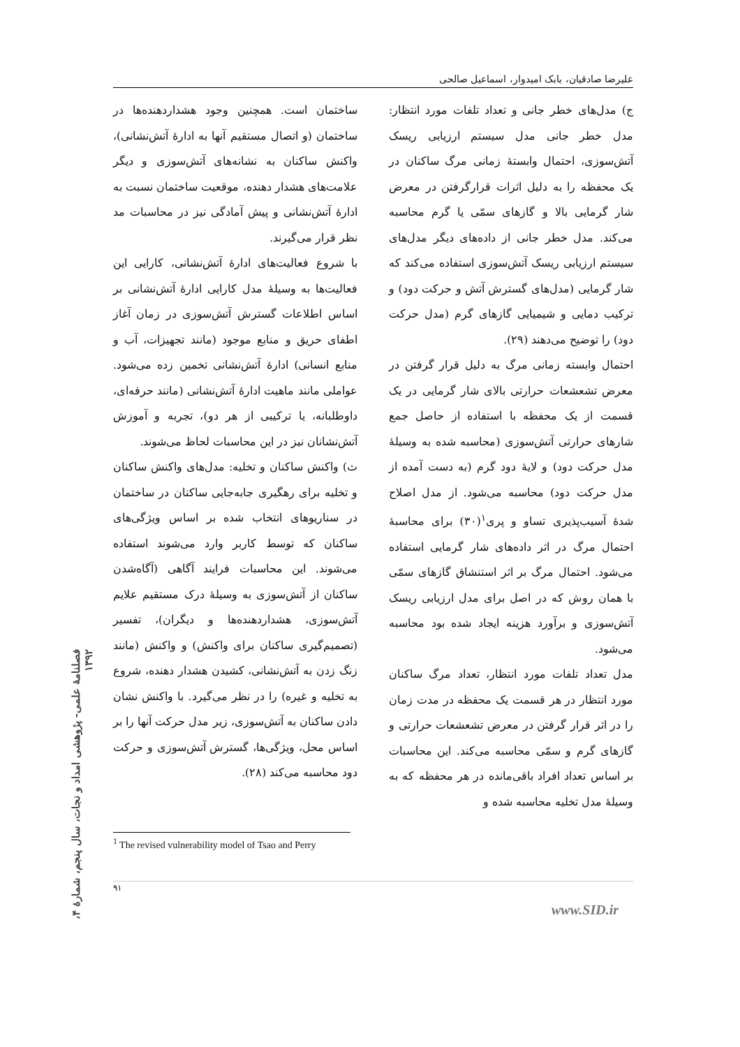علیرضا صادقیان، بابک امیدوار، اسماعیل صالحی
ساختمان است. همچنین وجود هشداردهنده‌ها در ساختمان (و اتصال مستقیم آنها به ادارهٔ آتش‌نشانی)، واکنش ساکنان به نشانه‌های آتش‌سوزی و دیگر علامت‌های هشدار دهنده، موقعیت ساختمان نسبت به ادارهٔ آتش‌نشانی و پیش آمادگی نیز در محاسبات مد نظر قرار می‌گیرند.
با شروع فعالیت‌های ادارهٔ آتش‌نشانی، کارایی این فعالیت‌ها به وسیلهٔ مدل کارایی ادارهٔ آتش‌نشانی بر اساس اطلاعات گسترش آتش‌سوزی در زمان آغاز اطفای حریق و منابع موجود (مانند تجهیزات، آب و منابع انسانی) ادارهٔ آتش‌نشانی تخمین زده می‌شود. عواملی مانند ماهیت ادارهٔ آتش‌نشانی (مانند حرفه‌ای، داوطلبانه، یا ترکیبی از هر دو)، تجربه و آموزش آتش‌نشانان نیز در این محاسبات لحاظ می‌شوند.
ث) واکنش ساکنان و تخلیه: مدل‌های واکنش ساکنان و تخلیه برای رهگیری جابه‌جایی ساکنان در ساختمان در سناریوهای انتخاب شده بر اساس ویژگی‌های ساکنان که توسط کاربر وارد می‌شوند استفاده می‌شوند. این محاسبات فرایند آگاهی (آگاه‌شدن ساکنان از آتش‌سوزی به وسیلهٔ درک مستقیم علایم آتش‌سوزی، هشداردهنده‌ها و دیگران)، تفسیر (تصمیم‌گیری ساکنان برای واکنش) و واکنش (مانند زنگ زدن به آتش‌نشانی، کشیدن هشدار دهنده، شروع به تخلیه و غیره) را در نظر می‌گیرد. با واکنش نشان دادن ساکنان به آتش‌سوزی، زیر مدل حرکت آنها را بر اساس محل، ویژگی‌ها، گسترش آتش‌سوزی و حرکت دود محاسبه می‌کند (۲۸).
ج) مدل‌های خطر جانی و تعداد تلفات مورد انتظار: مدل خطر جانی مدل سیستم ارزیابی ریسک آتش‌سوزی، احتمال وابستهٔ زمانی مرگ ساکنان در یک محفظه را به دلیل اثرات قرارگرفتن در معرض شار گرمایی بالا و گازهای سمّی یا گرم محاسبه می‌کند. مدل خطر جانی از داده‌های دیگر مدل‌های سیستم ارزیابی ریسک آتش‌سوزی استفاده می‌کند که شار گرمایی (مدل‌های گسترش آتش و حرکت دود) و ترکیب دمایی و شیمیایی گازهای گرم (مدل حرکت دود) را توضیح می‌دهند (۲۹).
احتمال وابسته زمانی مرگ به دلیل قرار گرفتن در معرض تشعشعات حرارتی بالای شار گرمایی در یک قسمت از یک محفظه با استفاده از حاصل جمع شارهای حرارتی آتش‌سوزی (محاسبه شده به وسیلهٔ مدل حرکت دود) و لایهٔ دود گرم (به دست آمده از مدل حرکت دود) محاسبه می‌شود. از مدل اصلاح شدهٔ آسیب‌پذیری تساو و پری<sup>۱</sup>(۳۰) برای محاسبهٔ احتمال مرگ در اثر داده‌های شار گرمایی استفاده می‌شود. احتمال مرگ بر اثر استنشاق گازهای سمّی با همان روش که در اصل برای مدل ارزیابی ریسک آتش‌سوزی و برآورد هزینه ایجاد شده بود محاسبه می‌شود.
مدل تعداد تلفات مورد انتظار، تعداد مرگ ساکنان مورد انتظار در هر قسمت یک محفظه در مدت زمان را در اثر قرار گرفتن در معرض تشعشعات حرارتی و گازهای گرم و سمّی محاسبه می‌کند. این محاسبات بر اساس تعداد افراد باقی‌مانده در هر محفظه که به وسیلهٔ مدل تخلیه محاسبه شده و
<sup>1</sup> The revised vulnerability model of Tsao and Perry
۹۱
فصلنامهٔ علمی- پژوهشی امداد و نجات، سال پنجم، شمارهٔ ۴، ۱۳۹۲
www.SID.ir